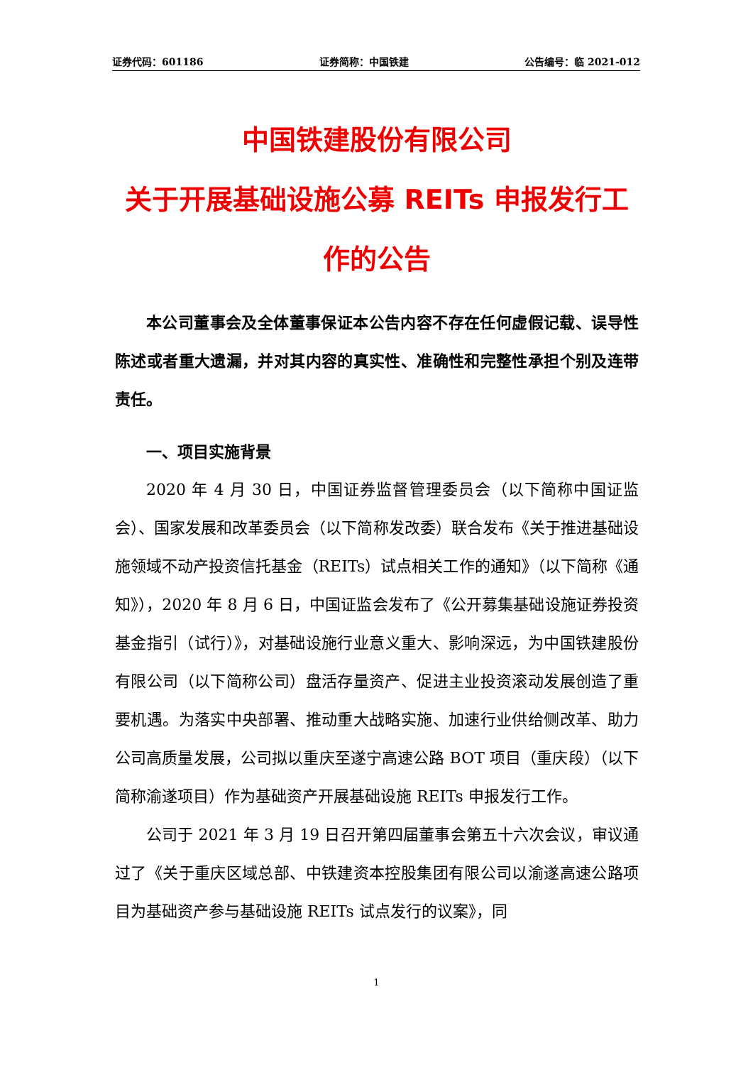证券代码：601186 证券简称：中国铁建 公告编号：临 2021-012
中国铁建股份有限公司
关于开展基础设施公募 REITs 申报发行工作的公告
本公司董事会及全体董事保证本公告内容不存在任何虚假记载、误导性陈述或者重大遗漏，并对其内容的真实性、准确性和完整性承担个别及连带责任。
一、项目实施背景
2020 年 4 月 30 日，中国证券监督管理委员会（以下简称中国证监会）、国家发展和改革委员会（以下简称发改委）联合发布《关于推进基础设施领域不动产投资信托基金（REITs）试点相关工作的通知》（以下简称《通知》），2020 年 8 月 6 日，中国证监会发布了《公开募集基础设施证券投资基金指引（试行）》，对基础设施行业意义重大、影响深远，为中国铁建股份有限公司（以下简称公司）盘活存量资产、促进主业投资滚动发展创造了重要机遇。为落实中央部署、推动重大战略实施、加速行业供给侧改革、助力公司高质量发展，公司拟以重庆至遂宁高速公路 BOT 项目（重庆段）（以下简称渝遂项目）作为基础资产开展基础设施 REITs 申报发行工作。
公司于 2021 年 3 月 19 日召开第四届董事会第五十六次会议，审议通过了《关于重庆区域总部、中铁建资本控股集团有限公司以渝遂高速公路项目为基础资产参与基础设施 REITs 试点发行的议案》，同
1